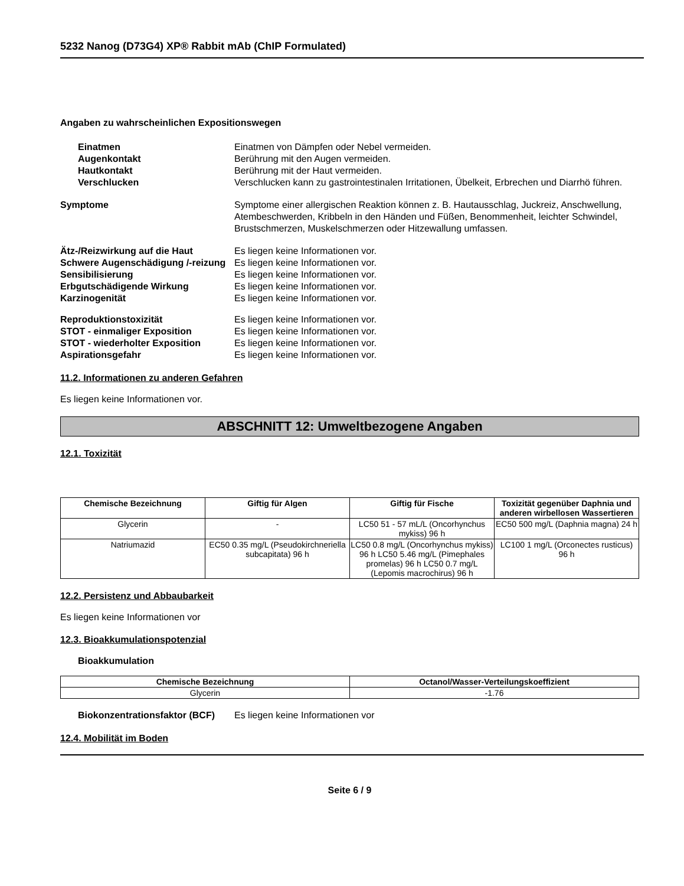5232 Nanog (D73G4) XP® Rabbit mAb (ChIP Formulated)
Angaben zu wahrscheinlichen Expositionswegen
Einatmen Einatmen von Dämpfen oder Nebel vermeiden.
Augenkontakt Berührung mit den Augen vermeiden.
Hautkontakt Berührung mit der Haut vermeiden.
Verschlucken Verschlucken kann zu gastrointestinalen Irritationen, Übelkeit, Erbrechen und Diarrhö führen.
Symptome Symptome einer allergischen Reaktion können z. B. Hautausschlag, Juckreiz, Anschwellung, Atembeschwerden, Kribbeln in den Händen und Füßen, Benommenheit, leichter Schwindel, Brustschmerzen, Muskelschmerzen oder Hitzewallung umfassen.
Ätz-/Reizwirkung auf die Haut Es liegen keine Informationen vor.
Schwere Augenschädigung /-reizung
Es liegen keine Informationen vor.
Sensibilisierung Es liegen keine Informationen vor.
Erbgutschädigende Wirkung Es liegen keine Informationen vor.
Karzinogenität Es liegen keine Informationen vor.
Reproduktionstoxizität Es liegen keine Informationen vor.
STOT - einmaliger Exposition Es liegen keine Informationen vor.
STOT - wiederholter Exposition Es liegen keine Informationen vor.
Aspirationsgefahr Es liegen keine Informationen vor.
11.2. Informationen zu anderen Gefahren
Es liegen keine Informationen vor.
ABSCHNITT 12: Umweltbezogene Angaben
12.1. Toxizität
| Chemische Bezeichnung | Giftig für Algen | Giftig für Fische | Toxizität gegenüber Daphnia und anderen wirbellosen Wassertieren |
| --- | --- | --- | --- |
| Glycerin | - | LC50 51 - 57 mL/L (Oncorhynchus mykiss) 96 h | EC50 500 mg/L (Daphnia magna) 24 h |
| Natriumazid | EC50 0.35 mg/L (Pseudokirchneriella subcapitata) 96 h | LC50 0.8 mg/L (Oncorhynchus mykiss) 96 h LC50 5.46 mg/L (Pimephales promelas) 96 h LC50 0.7 mg/L (Lepomis macrochirus) 96 h | LC100 1 mg/L (Orconectes rusticus) 96 h |
12.2. Persistenz und Abbaubarkeit
Es liegen keine Informationen vor
12.3. Bioakkumulationspotenzial
Bioakkumulation
| Chemische Bezeichnung | Octanol/Wasser-Verteilungskoeffizient |
| --- | --- |
| Glycerin | -1.76 |
Biokonzentrationsfaktor (BCF)
Es liegen keine Informationen vor
12.4. Mobilität im Boden
Seite 6 / 9